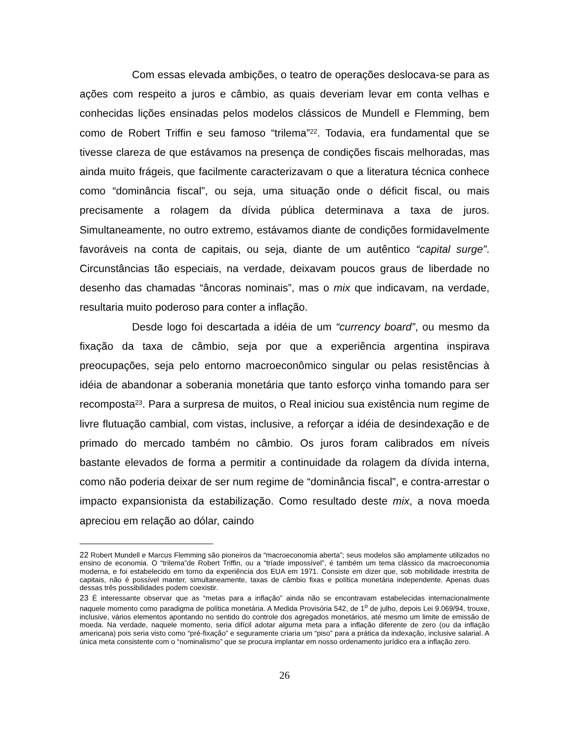Com essas elevada ambições, o teatro de operações deslocava-se para as ações com respeito a juros e câmbio, as quais deveriam levar em conta velhas e conhecidas lições ensinadas pelos modelos clássicos de Mundell e Flemming, bem como de Robert Triffin e seu famoso “trilema”<sup>22</sup>. Todavia, era fundamental que se tivesse clareza de que estávamos na presença de condições fiscais melhoradas, mas ainda muito frágeis, que facilmente caracterizavam o que a literatura técnica conhece como “dominância fiscal”, ou seja, uma situação onde o déficit fiscal, ou mais precisamente a rolagem da dívida pública determinava a taxa de juros. Simultaneamente, no outro extremo, estávamos diante de condições formidavelmente favoráveis na conta de capitais, ou seja, diante de um autêntico “capital surge”. Circunstâncias tão especiais, na verdade, deixavam poucos graus de liberdade no desenho das chamadas “âncoras nominais”, mas o mix que indicavam, na verdade, resultaria muito poderoso para conter a inflação.
Desde logo foi descartada a idéia de um “currency board”, ou mesmo da fixação da taxa de câmbio, seja por que a experiência argentina inspirava preocupações, seja pelo entorno macroeconômico singular ou pelas resistências à idéia de abandonar a soberania monetária que tanto esforço vinha tomando para ser recomposta<sup>23</sup>. Para a surpresa de muitos, o Real iniciou sua existência num regime de livre flutuação cambial, com vistas, inclusive, a reforçar a idéia de desindexação e de primado do mercado também no câmbio. Os juros foram calibrados em níveis bastante elevados de forma a permitir a continuidade da rolagem da dívida interna, como não poderia deixar de ser num regime de “dominância fiscal”, e contra-arrestar o impacto expansionista da estabilização. Como resultado deste mix, a nova moeda apreciou em relação ao dólar, caindo
22 Robert Mundell e Marcus Flemming são pioneiros da “macroeconomia aberta”; seus modelos são amplamente utilizados no ensino de economia. O “trilema”de Robert Triffin, ou a “tríade impossível”, é também um tema clássico da macroeconomia moderna, e foi estabelecido em torno da experiência dos EUA em 1971. Consiste em dizer que, sob mobilidade irrestrita de capitais, não é possível manter, simultaneamente, taxas de câmbio fixas e política monetária independente. Apenas duas dessas três possibilidades podem coexistir.
23 É interessante observar que as “metas para a inflação” ainda não se encontravam estabelecidas internacionalmente naquele momento como paradigma de política monetária. A Medida Provisória 542, de 1<sup>o</sup> de julho, depois Lei 9.069/94, trouxe, inclusive, vários elementos apontando no sentido do controle dos agregados monetários, até mesmo um limite de emissão de moeda. Na verdade, naquele momento, seria difícil adotar alguma meta para a inflação diferente de zero (ou da inflação americana) pois seria visto como “pré-fixação” e seguramente criaria um “piso” para a prática da indexação, inclusive salarial. A única meta consistente com o “nominalismo” que se procura implantar em nosso ordenamento jurídico era a inflação zero.
26